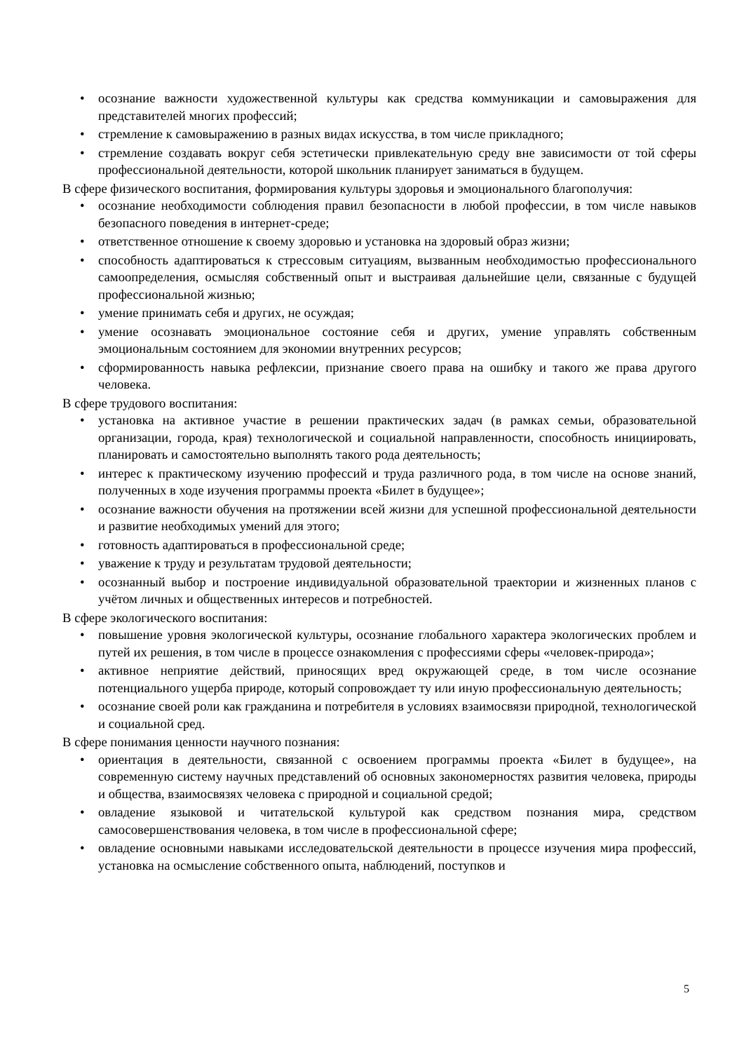• осознание важности художественной культуры как средства коммуникации и самовыражения для представителей многих профессий;
• стремление к самовыражению в разных видах искусства, в том числе прикладного;
• стремление создавать вокруг себя эстетически привлекательную среду вне зависимости от той сферы профессиональной деятельности, которой школьник планирует заниматься в будущем.
В сфере физического воспитания, формирования культуры здоровья и эмоционального благополучия:
• осознание необходимости соблюдения правил безопасности в любой профессии, в том числе навыков безопасного поведения в интернет-среде;
• ответственное отношение к своему здоровью и установка на здоровый образ жизни;
• способность адаптироваться к стрессовым ситуациям, вызванным необходимостью профессионального самоопределения, осмысляя собственный опыт и выстраивая дальнейшие цели, связанные с будущей профессиональной жизнью;
• умение принимать себя и других, не осуждая;
• умение осознавать эмоциональное состояние себя и других, умение управлять собственным эмоциональным состоянием для экономии внутренних ресурсов;
• сформированность навыка рефлексии, признание своего права на ошибку и такого же права другого человека.
В сфере трудового воспитания:
• установка на активное участие в решении практических задач (в рамках семьи, образовательной организации, города, края) технологической и социальной направленности, способность инициировать, планировать и самостоятельно выполнять такого рода деятельность;
• интерес к практическому изучению профессий и труда различного рода, в том числе на основе знаний, полученных в ходе изучения программы проекта «Билет в будущее»;
• осознание важности обучения на протяжении всей жизни для успешной профессиональной деятельности и развитие необходимых умений для этого;
• готовность адаптироваться в профессиональной среде;
• уважение к труду и результатам трудовой деятельности;
• осознанный выбор и построение индивидуальной образовательной траектории и жизненных планов с учётом личных и общественных интересов и потребностей.
В сфере экологического воспитания:
• повышение уровня экологической культуры, осознание глобального характера экологических проблем и путей их решения, в том числе в процессе ознакомления с профессиями сферы «человек-природа»;
• активное неприятие действий, приносящих вред окружающей среде, в том числе осознание потенциального ущерба природе, который сопровождает ту или иную профессиональную деятельность;
• осознание своей роли как гражданина и потребителя в условиях взаимосвязи природной, технологической и социальной сред.
В сфере понимания ценности научного познания:
• ориентация в деятельности, связанной с освоением программы проекта «Билет в будущее», на современную систему научных представлений об основных закономерностях развития человека, природы и общества, взаимосвязях человека с природной и социальной средой;
• овладение языковой и читательской культурой как средством познания мира, средством самосовершенствования человека, в том числе в профессиональной сфере;
• овладение основными навыками исследовательской деятельности в процессе изучения мира профессий, установка на осмысление собственного опыта, наблюдений, поступков и
5